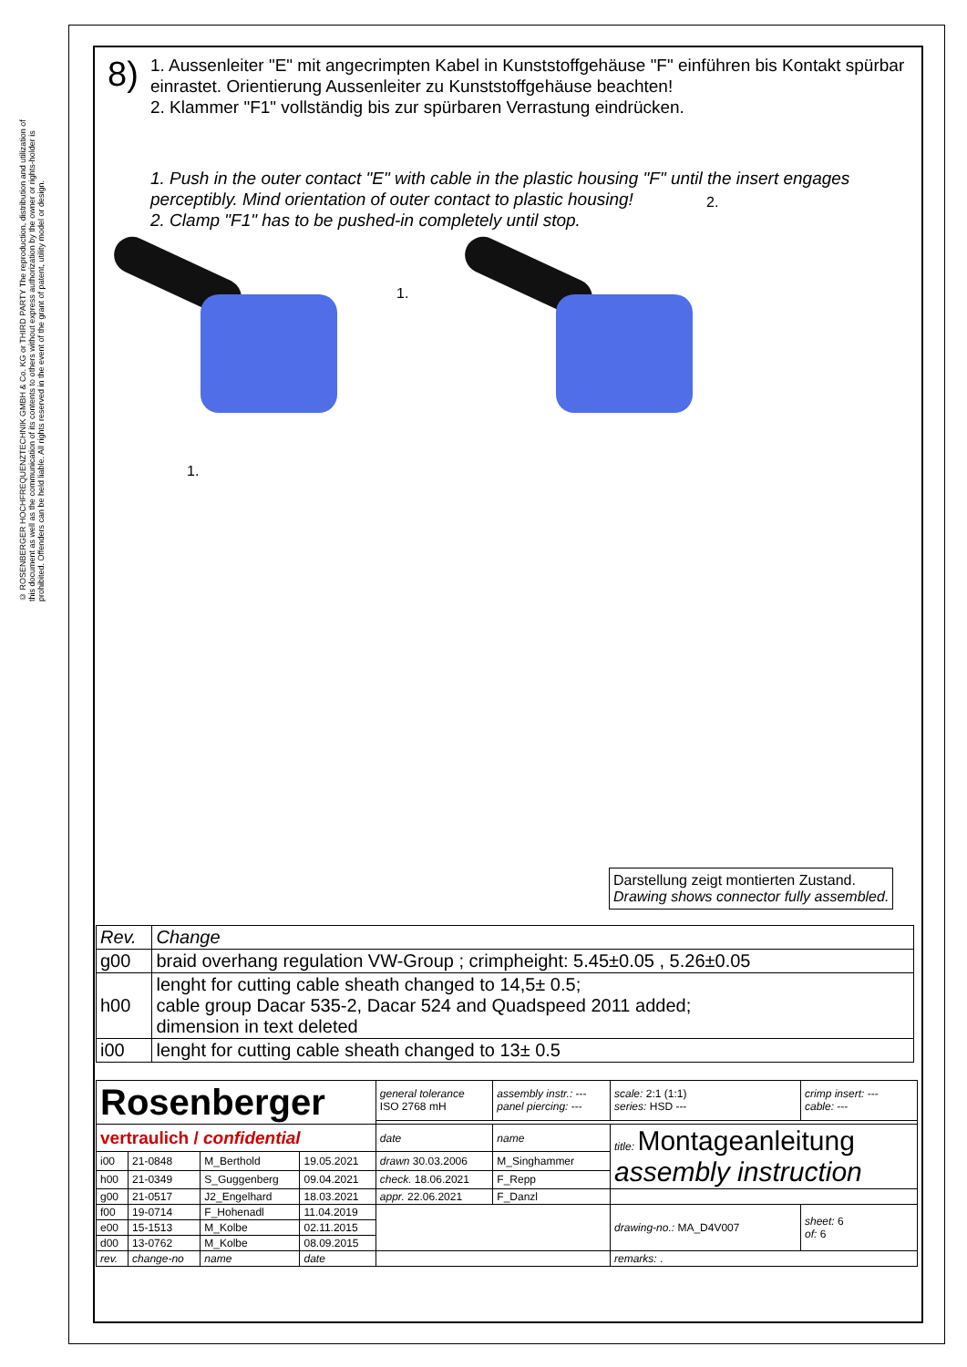© ROSENBERGER HOCHFREQUENZTECHNIK GMBH & Co. KG or THIRD PARTY The reproduction, distribution and utilization of this document as well as the communication of its contents to others without express authorization by the owner or rights-holder is prohibited. Offenders can be held liable. All rights reserved in the event of the grant of patent, utility model or design.
8)
1. Aussenleiter "E" mit angecrimpten Kabel in Kunststoffgehäuse "F" einführen bis Kontakt spürbar einrastet. Orientierung Aussenleiter zu Kunststoffgehäuse beachten!
2. Klammer "F1" vollständig bis zur spürbaren Verrastung eindrücken.
1. Push in the outer contact "E" with cable in the plastic housing "F" until the insert engages perceptibly. Mind orientation of outer contact to plastic housing!
2. Clamp "F1" has to be pushed-in completely until stop.
1.
1.
2.
Darstellung zeigt montierten Zustand.
Drawing shows connector fully assembled.
| Rev. | Change |
| g00 | braid overhang regulation VW-Group ; crimpheight: 5.45±0.05 , 5.26±0.05 |
| h00 | lenght for cutting cable sheath changed to 14,5± 0.5; cable group Dacar 535-2, Dacar 524 and Quadspeed 2011 added; dimension in text deleted |
| i00 | lenght for cutting cable sheath changed to 13± 0.5 |
| Rosenberger | | | | general tolerance ISO 2768 mH | assembly instr.: --- panel piercing: --- | scale: 2:1 (1:1) series: HSD --- | crimp insert: --- cable: --- |
| vertraulich / confidential | | | | date | name | title: Montageanleitung assembly instruction | |
| i00 | 21-0848 | M_Berthold | 19.05.2021 | drawn 30.03.2006 | M_Singhammer | | |
| h00 | 21-0349 | S_Guggenberg | 09.04.2021 | check. 18.06.2021 | F_Repp | | |
| g00 | 21-0517 | J2_Engelhard | 18.03.2021 | appr. 22.06.2021 | F_Danzl | | |
| f00 | 19-0714 | F_Hohenadl | 11.04.2019 | | | drawing-no.: MA_D4V007 | sheet: 6 of: 6 |
| e00 | 15-1513 | M_Kolbe | 02.11.2015 | | | | |
| d00 | 13-0762 | M_Kolbe | 08.09.2015 | | | | |
| rev. | change-no | name | date | | | remarks: . | |